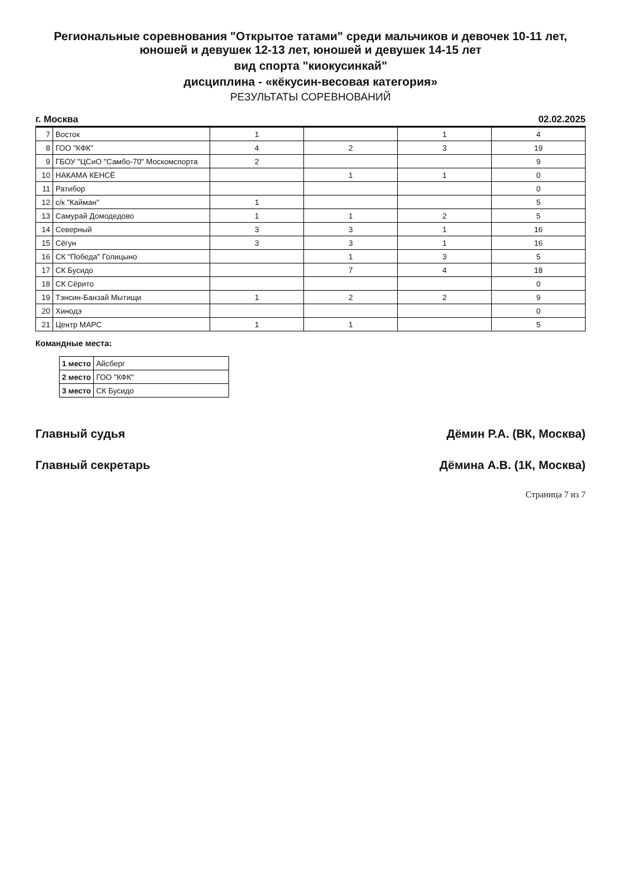Региональные соревнования "Открытое татами" среди мальчиков и девочек 10-11 лет, юношей и девушек 12-13 лет, юношей и девушек 14-15 лет
вид спорта "киокусинкай"
дисциплина - «кёкусин-весовая категория»
РЕЗУЛЬТАТЫ СОРЕВНОВАНИЙ
г. Москва 02.02.2025
| 7 | Восток | 1 | | 1 | 4 |
| 8 | ГОО "КФК" | 4 | 2 | 3 | 19 |
| 9 | ГБОУ "ЦСиО "Самбо-70" Москомспорта | 2 | | | 9 |
| 10 | НАКАМА КЕНСЁ | | 1 | 1 | 0 |
| 11 | Ратибор | | | | 0 |
| 12 | с/к "Кайман" | 1 | | | 5 |
| 13 | Самурай Домодедово | 1 | 1 | 2 | 5 |
| 14 | Северный | 3 | 3 | 1 | 16 |
| 15 | Сёгун | 3 | 3 | 1 | 16 |
| 16 | СК "Победа" Голицыно | | 1 | 3 | 5 |
| 17 | СК Бусидо | | 7 | 4 | 18 |
| 18 | СК Сёрито | | | | 0 |
| 19 | Тэнсин-Банзай Мытищи | 1 | 2 | 2 | 9 |
| 20 | Хинодэ | | | | 0 |
| 21 | Центр МАРС | 1 | 1 | | 5 |
Командные места:
| 1 место | Айсберг |
| 2 место | ГОО "КФК" |
| 3 место | СК Бусидо |
Главный судья Дёмин Р.А. (ВК, Москва)
Главный секретарь Дёмина А.В. (1К, Москва)
Страница 7 из 7